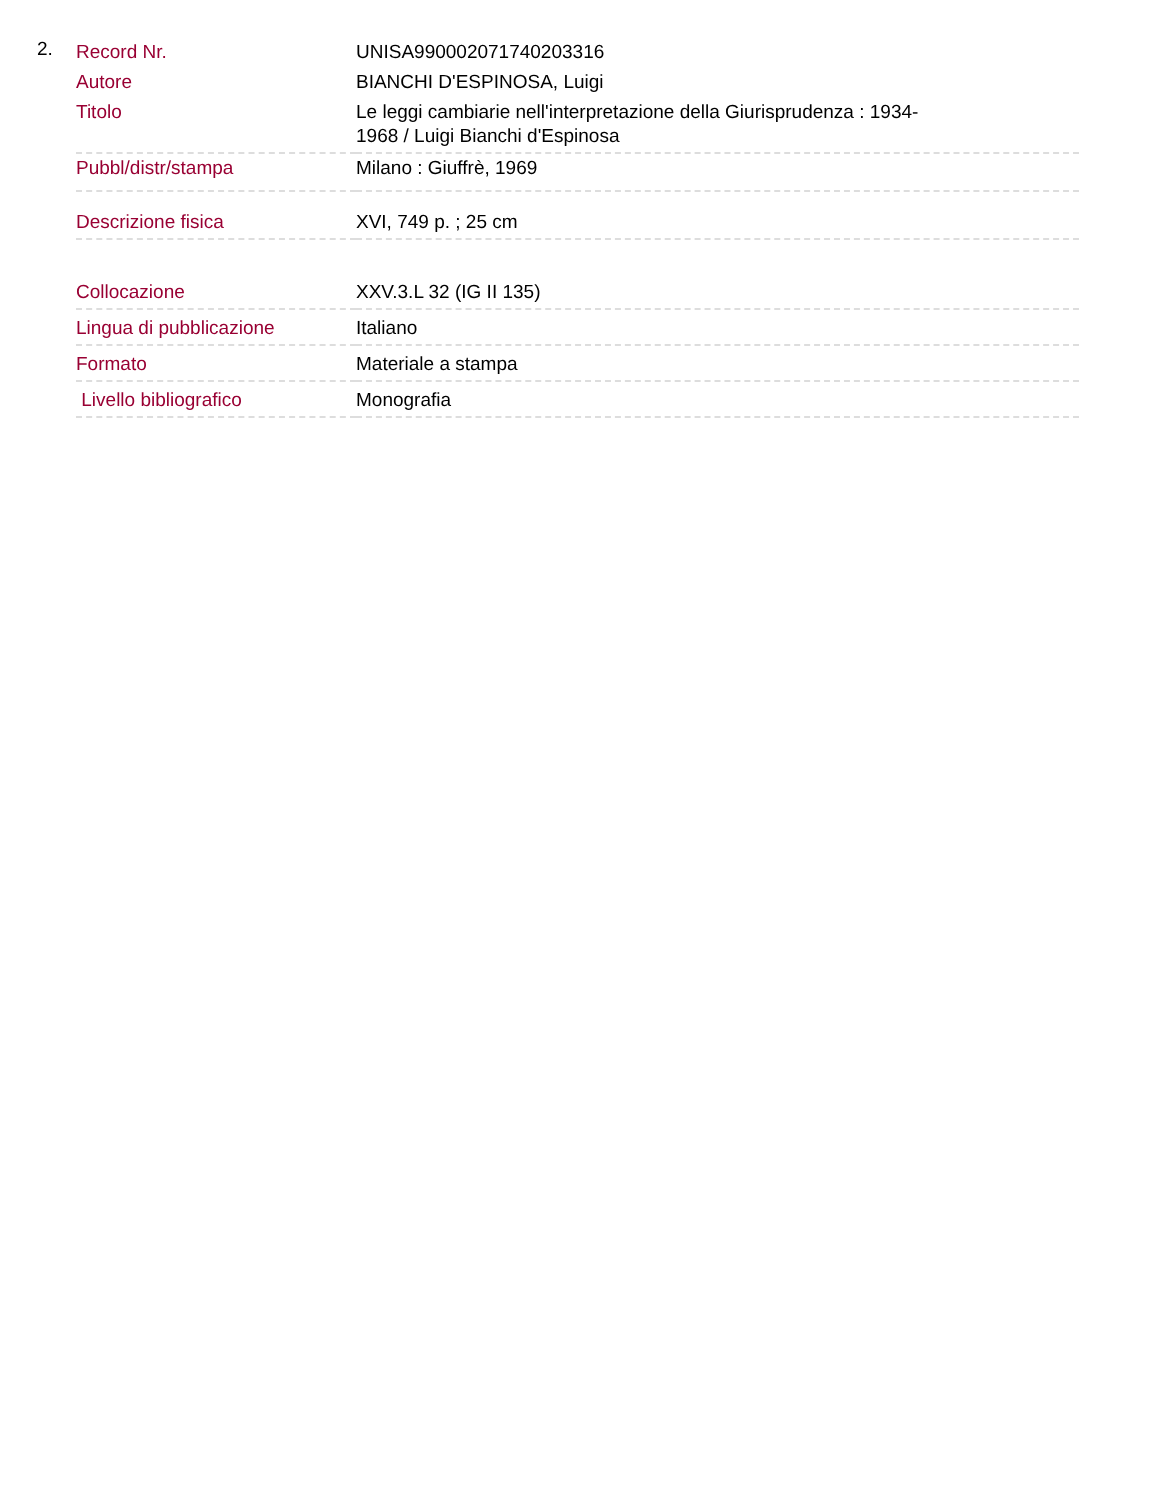2.
| Record Nr. | UNISA990002071740203316 |
| Autore | BIANCHI D'ESPINOSA, Luigi |
| Titolo | Le leggi cambiarie nell'interpretazione della Giurisprudenza : 1934- 1968 / Luigi Bianchi d'Espinosa |
| Pubbl/distr/stampa | Milano : Giuffrè, 1969 |
| Descrizione fisica | XVI, 749 p. ; 25 cm |
| Collocazione | XXV.3.L 32 (IG II 135) |
| Lingua di pubblicazione | Italiano |
| Formato | Materiale a stampa |
| Livello bibliografico | Monografia |